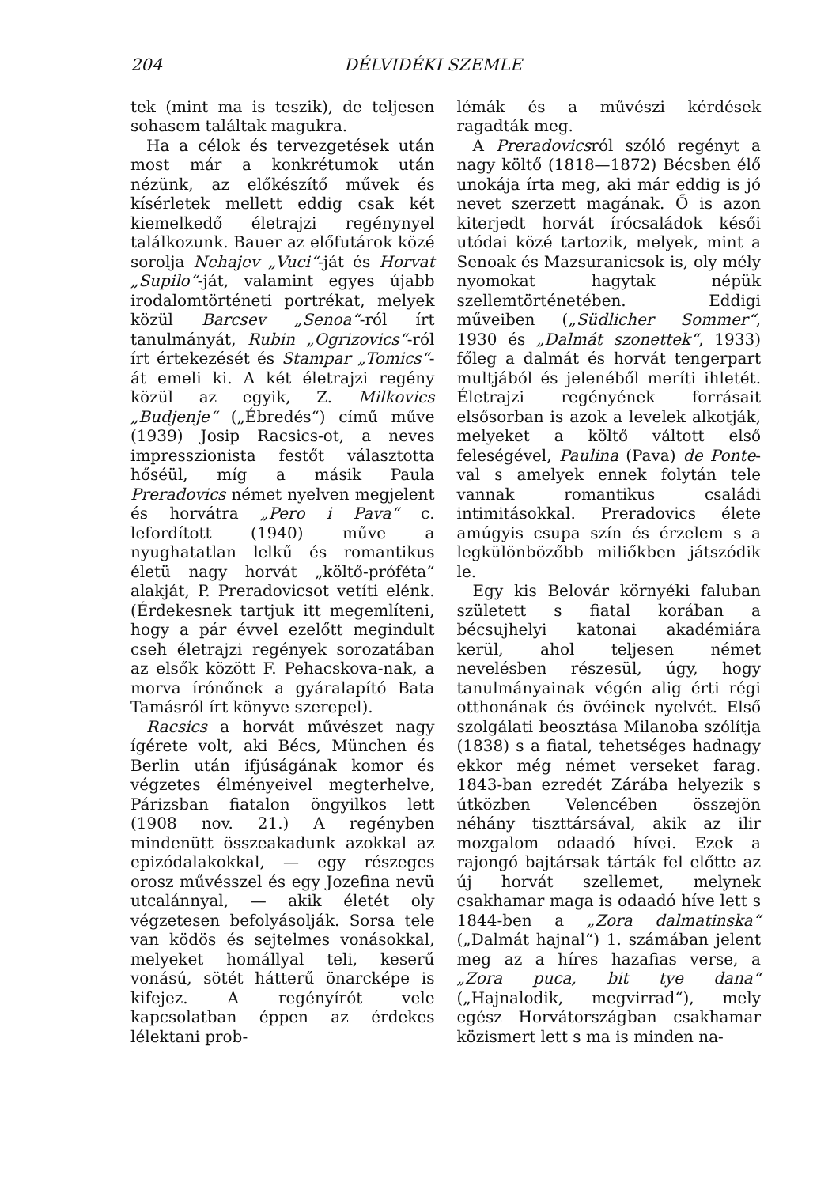204 DÉLVIDÉKI SZEMLE
tek (mint ma is teszik), de teljesen sohasem találtak magukra.
Ha a célok és tervezgetések után most már a konkrétumok után nézünk, az előkészítő művek és kísérletek mellett eddig csak két kiemelkedő életrajzi regénynyel találkozunk. Bauer az előfutárok közé sorolja Nehajev „Vuci“-ját és Horvat „Supilo“-ját, valamint egyes újabb irodalomtörténeti portrékat, melyek közül Barcsev „Senoa“-ról írt tanulmányát, Rubin „Ogrizovics“-ról írt értekezését és Stampar „Tomics“-át emeli ki. A két életrajzi regény közül az egyik, Z. Milkovics „Budjenje“ („Ébredés“) című műve (1939) Josip Racsics-ot, a neves impresszionista festőt választotta hőséül, míg a másik Paula Preradovics német nyelven megjelent és horvátra „Pero i Pava“ c. lefordított (1940) műve a nyughatatlan lelkű és romantikus életü nagy horvát „költő-próféta“ alakját, P. Preradovicsot vetíti elénk. (Érdekesnek tartjuk itt megemlíteni, hogy a pár évvel ezelőtt megindult cseh életrajzi regények sorozatában az elsők között F. Pehacskova-nak, a morva írónőnek a gyáralapító Bata Tamásról írt könyve szerepel).
Racsics a horvát művészet nagy ígérete volt, aki Bécs, München és Berlin után ifjúságának komor és végzetes élményeivel megterhelve, Párizsban fiatalon öngyilkos lett (1908 nov. 21.) A regényben mindenütt összeakadunk azokkal az epizódalakokkal, — egy részeges orosz művésszel és egy Jozefina nevü utcalánnyal, — akik életét oly végzetesen befolyásolják. Sorsa tele van ködös és sejtelmes vonásokkal, melyeket homállyal teli, keserű vonású, sötét hátterű önarcképe is kifejez. A regényírót vele kapcsolatban éppen az érdekes lélektani prob-
lémák és a művészi kérdések ragadták meg.
A Preradovicsról szóló regényt a nagy költő (1818—1872) Bécsben élő unokája írta meg, aki már eddig is jó nevet szerzett magának. Ő is azon kiterjedt horvát írócsaládok késői utódai közé tartozik, melyek, mint a Senoak és Mazsuranicsok is, oly mély nyomokat hagytak népük szellemtörténetében. Eddigi műveiben („Südlicher Sommer“, 1930 és „Dalmát szonettek“, 1933) főleg a dalmát és horvát tengerpart multjából és jelenéből meríti ihletét. Életrajzi regényének forrásait elsősorban is azok a levelek alkotják, melyeket a költő váltott első feleségével, Paulina (Pava) de Ponte-val s amelyek ennek folytán tele vannak romantikus családi intimitásokkal. Preradovics élete amúgyis csupa szín és érzelem s a legkülönbözőbb miliőkben játszódik le.
Egy kis Belovár környéki faluban született s fiatal korában a bécsujhelyi katonai akadémiára kerül, ahol teljesen német nevelésben részesül, úgy, hogy tanulmányainak végén alig érti régi otthonának és övéinek nyelvét. Első szolgálati beosztása Milanoba szólítja (1838) s a fiatal, tehetséges hadnagy ekkor még német verseket farag. 1843-ban ezredét Zárába helyezik s útközben Velencében összejön néhány tiszttársával, akik az ilir mozgalom odaadó hívei. Ezek a rajongó bajtársak tárták fel előtte az új horvát szellemet, melynek csakhamar maga is odaadó híve lett s 1844-ben a „Zora dalmatinska“ („Dalmát hajnal“) 1. számában jelent meg az a híres hazafias verse, a „Zora puca, bit tye dana“ („Hajnalodik, megvirrad“), mely egész Horvátországban csakhamar közismert lett s ma is minden na-